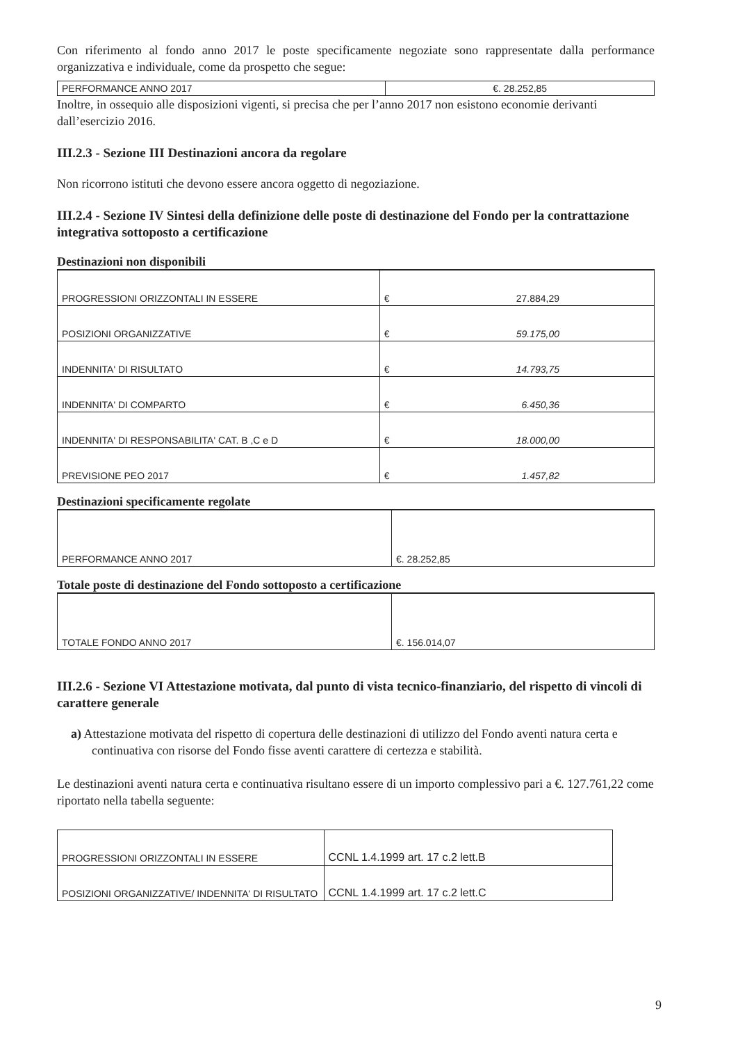Con riferimento al fondo anno 2017 le poste specificamente negoziate sono rappresentate dalla performance organizzativa e individuale, come da prospetto che segue:
| PERFORMANCE ANNO 2017 | €. 28.252,85 |
Inoltre, in ossequio alle disposizioni vigenti, si precisa che per l’anno 2017 non esistono economie derivanti dall’esercizio 2016.
III.2.3 - Sezione III Destinazioni ancora da regolare
Non ricorrono istituti che devono essere ancora oggetto di negoziazione.
III.2.4 - Sezione IV Sintesi della definizione delle poste di destinazione del Fondo per la contrattazione integrativa sottoposto a certificazione
Destinazioni non disponibili
| PROGRESSIONI ORIZZONTALI IN ESSERE | € 27.884,29 |
| POSIZIONI ORGANIZZATIVE | € 59.175,00 |
| INDENNITA' DI RISULTATO | € 14.793,75 |
| INDENNITA' DI COMPARTO | € 6.450,36 |
| INDENNITA' DI RESPONSABILITA' CAT. B ,C e D | € 18.000,00 |
| PREVISIONE PEO 2017 | € 1.457,82 |
Destinazioni specificamente regolate
| PERFORMANCE ANNO 2017 | €. 28.252,85 |
Totale poste di destinazione del Fondo sottoposto a certificazione
| TOTALE FONDO ANNO 2017 | €. 156.014,07 |
III.2.6 - Sezione VI Attestazione motivata, dal punto di vista tecnico-finanziario, del rispetto di vincoli di carattere generale
a) Attestazione motivata del rispetto di copertura delle destinazioni di utilizzo del Fondo aventi natura certa e continuativa con risorse del Fondo fisse aventi carattere di certezza e stabilità.
Le destinazioni aventi natura certa e continuativa risultano essere di un importo complessivo pari a €. 127.761,22 come riportato nella tabella seguente:
| PROGRESSIONI ORIZZONTALI IN ESSERE | CCNL 1.4.1999 art. 17 c.2 lett.B |
| POSIZIONI ORGANIZZATIVE/ INDENNITA' DI RISULTATO | CCNL 1.4.1999 art. 17 c.2 lett.C |
9